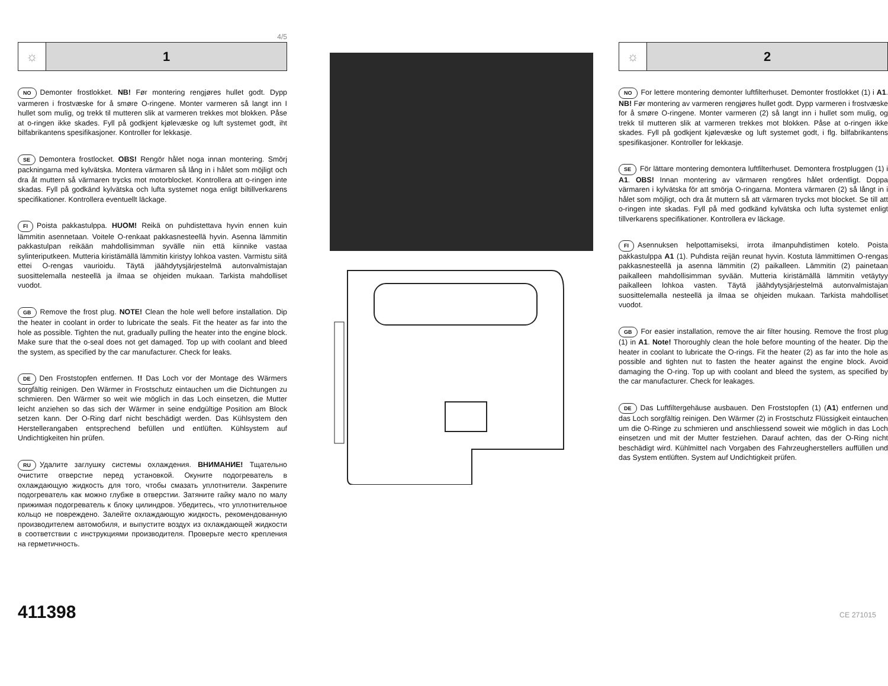4/5
☼ 1
NO Demonter frostlokket. NB! Før montering rengjøres hullet godt. Dypp varmeren i frostvæske for å smøre O-ringene. Monter varmeren så langt inn I hullet som mulig, og trekk til mutteren slik at varmeren trekkes mot blokken. Påse at o-ringen ikke skades. Fyll på godkjent kjølevæske og luft systemet godt, iht bilfabrikantens spesifikasjoner. Kontroller for lekkasje.
SE Demontera frostlocket. OBS! Rengör hålet noga innan montering. Smörj packningarna med kylvätska. Montera värmaren så lång in i hålet som möjligt och dra åt muttern så värmaren trycks mot motorblocket. Kontrollera att o-ringen inte skadas. Fyll på godkänd kylvätska och lufta systemet noga enligt biltillverkarens specifikationer. Kontrollera eventuellt läckage.
FI Poista pakkastulppa. HUOM! Reikä on puhdistettava hyvin ennen kuin lämmitin asennetaan. Voitele O-renkaat pakkasnesteellä hyvin. Asenna lämmitin pakkastulpan reikään mahdollisimman syvälle niin että kiinnike vastaa sylinteriputkeen. Mutteria kiristämällä lämmitin kiristyy lohkoa vasten. Varmistu siitä ettei O-rengas vaurioidu. Täytä jäähdytysjärjestelmä autonvalmistajan suosittelemalla nesteellä ja ilmaa se ohjeiden mukaan. Tarkista mahdolliset vuodot.
GB Remove the frost plug. NOTE! Clean the hole well before installation. Dip the heater in coolant in order to lubricate the seals. Fit the heater as far into the hole as possible. Tighten the nut, gradually pulling the heater into the engine block. Make sure that the o-seal does not get damaged. Top up with coolant and bleed the system, as specified by the car manufacturer. Check for leaks.
DE Den Froststopfen entfernen. !! Das Loch vor der Montage des Wärmers sorgfältig reinigen. Den Wärmer in Frostschutz eintauchen um die Dichtungen zu schmieren. Den Wärmer so weit wie möglich in das Loch einsetzen, die Mutter leicht anziehen so das sich der Wärmer in seine endgültige Position am Block setzen kann. Der O-Ring darf nicht beschädigt werden. Das Kühlsystem den Herstellerangaben entsprechend befüllen und entlüften. Kühlsystem auf Undichtigkeiten hin prüfen.
RU Удалите заглушку системы охлаждения. ВНИМАНИЕ! Тщательно очистите отверстие перед установкой. Окуните подогреватель в охлаждающую жидкость для того, чтобы смазать уплотнители. Закрепите подогреватель как можно глубже в отверстии. Затяните гайку мало по малу прижимая подогреватель к блоку цилиндров. Убедитесь, что уплотнительное кольцо не повреждено. Залейте охлаждающую жидкость, рекомендованную производителем автомобиля, и выпустите воздух из охлаждающей жидкости в соответствии с инструкциями производителя. Проверьте место крепления на герметичность.
411398
☼ 2
NO For lettere montering demonter luftfilterhuset. Demonter frostlokket (1) i A1. NB! Før montering av varmeren rengjøres hullet godt. Dypp varmeren i frostvæske for å smøre O-ringene. Monter varmeren (2) så langt inn i hullet som mulig, og trekk til mutteren slik at varmeren trekkes mot blokken. Påse at o-ringen ikke skades. Fyll på godkjent kjølevæske og luft systemet godt, i flg. bilfabrikantens spesifikasjoner. Kontroller for lekkasje.
SE För lättare montering demontera luftfilterhuset. Demontera frostpluggen (1) i A1. OBS! Innan montering av värmaren rengöres hålet ordentligt. Doppa värmaren i kylvätska för att smörja O-ringarna. Montera värmaren (2) så långt in i hålet som möjligt, och dra åt muttern så att värmaren trycks mot blocket. Se till att o-ringen inte skadas. Fyll på med godkänd kylvätska och lufta systemet enligt tillverkarens specifikationer. Kontrollera ev läckage.
FI Asennuksen helpottamiseksi, irrota ilmanpuhdistimen kotelo. Poista pakkastulppa A1 (1). Puhdista reijän reunat hyvin. Kostuta lämmittimen O-rengas pakkasnesteellä ja asenna lämmitin (2) paikalleen. Lämmitin (2) painetaan paikalleen mahdollisimman syvään. Mutteria kiristämällä lämmitin vetäytyy paikalleen lohkoa vasten. Täytä jäähdytysjärjestelmä autonvalmistajan suosittelemalla nesteellä ja ilmaa se ohjeiden mukaan. Tarkista mahdolliset vuodot.
GB For easier installation, remove the air filter housing. Remove the frost plug (1) in A1. Note! Thoroughly clean the hole before mounting of the heater. Dip the heater in coolant to lubricate the O-rings. Fit the heater (2) as far into the hole as possible and tighten nut to fasten the heater against the engine block. Avoid damaging the O-ring. Top up with coolant and bleed the system, as specified by the car manufacturer. Check for leakages.
DE Das Luftfiltergehäuse ausbauen. Den Froststopfen (1) (A1) entfernen und das Loch sorgfältig reinigen. Den Wärmer (2) in Frostschutz Flüssigkeit eintauchen um die O-Ringe zu schmieren und anschliessend soweit wie möglich in das Loch einsetzen und mit der Mutter festziehen. Darauf achten, das der O-Ring nicht beschädigt wird. Kühlmittel nach Vorgaben des Fahrzeugherstellers auffüllen und das System entlüften. System auf Undichtigkeit prüfen.
CE 271015